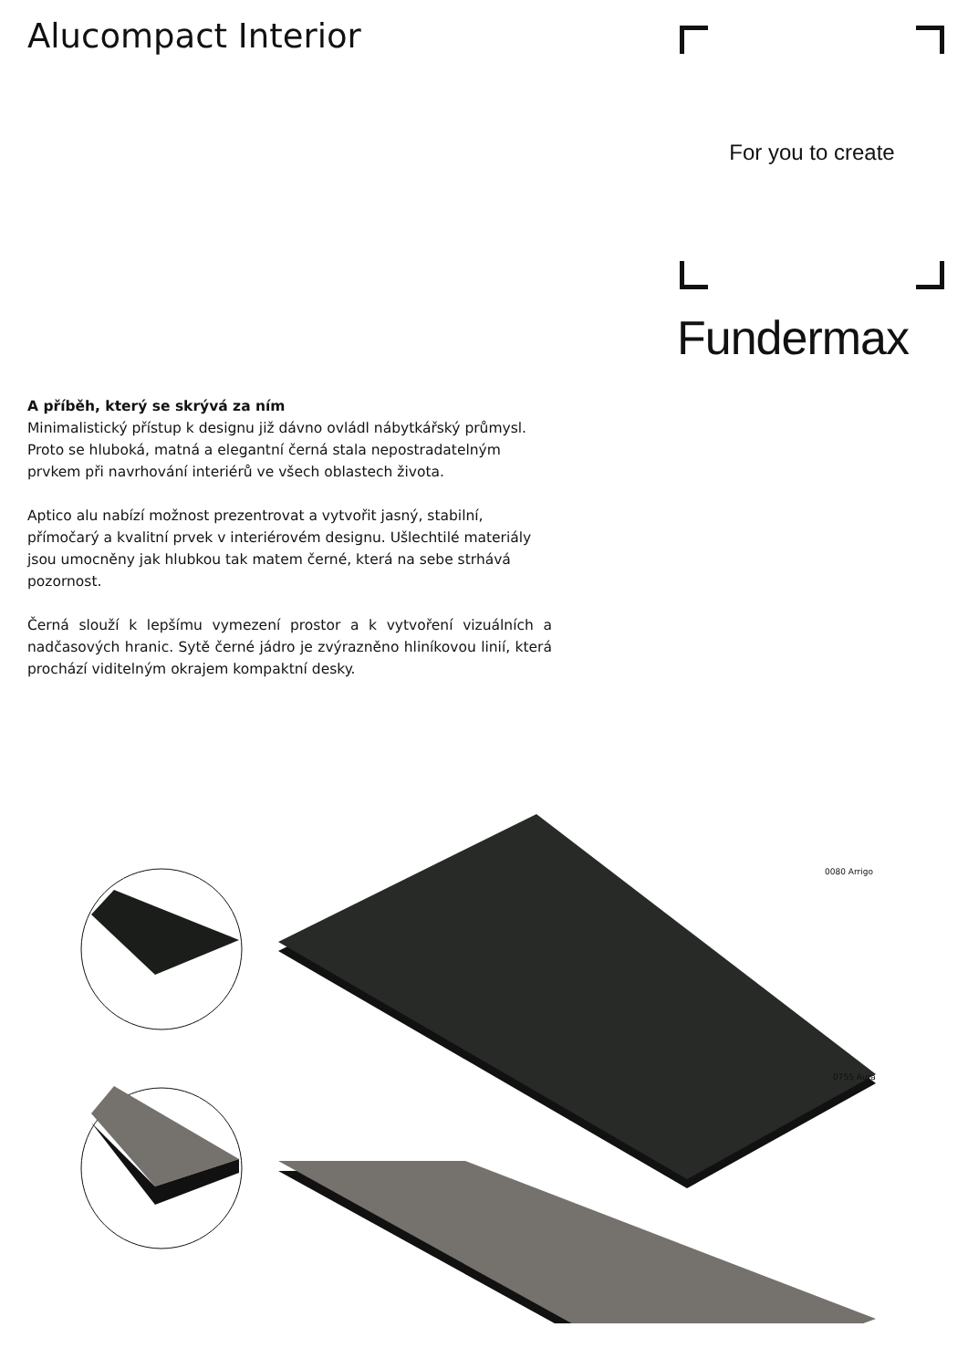Alucompact Interior For you to create
Fundermax
A příběh, který se skrývá za ním
Minimalistický přístup k designu již dávno ovládl nábytkářský průmysl. Proto se hluboká, matná a elegantní černá stala nepostradatelným prvkem při navrhování interiérů ve všech oblastech života.
Aptico alu nabízí možnost prezentrovat a vytvořit jasný, stabilní, přímočarý a kvalitní prvek v interiérovém designu. Ušlechtilé materiály jsou umocněny jak hlubkou tak matem černé, která na sebe strhává pozornost.
Černá slouží k lepšímu vymezení prostor a k vytvoření vizuálních a nadčasových hranic. Sytě černé jádro je zvýrazněno hliníkovou linií, která prochází viditelným okrajem kompaktní desky.
0080 Arrigo
0755 Aura